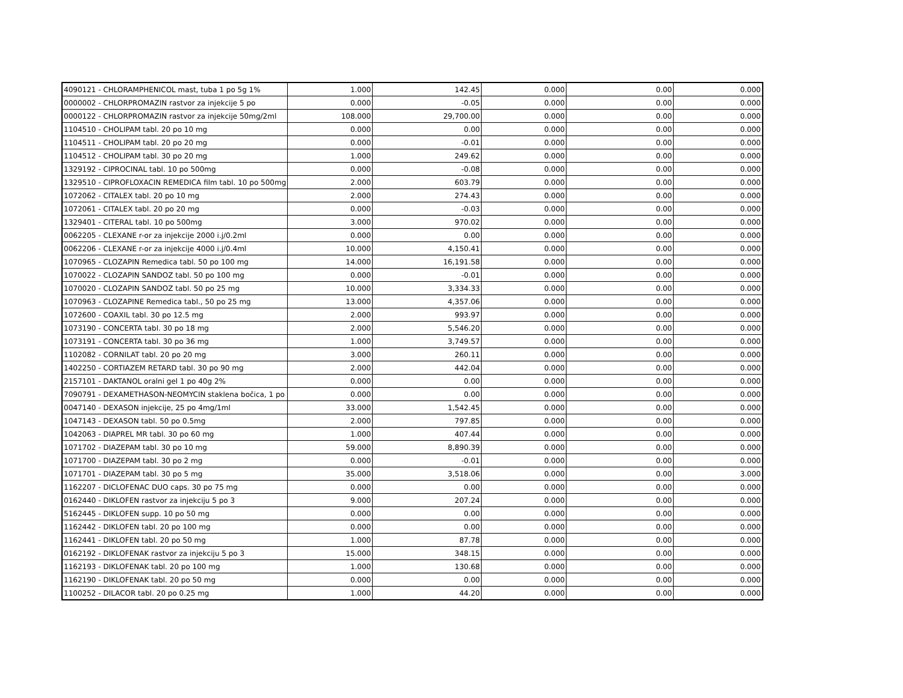| 4090121 - CHLORAMPHENICOL mast, tuba 1 po 5g 1% | 1.000 | 142.45 | 0.000 | 0.00 | 0.000 |
| 0000002 - CHLORPROMAZIN rastvor za injekcije 5 po | 0.000 | -0.05 | 0.000 | 0.00 | 0.000 |
| 0000122 - CHLORPROMAZIN rastvor za injekcije 50mg/2ml | 108.000 | 29,700.00 | 0.000 | 0.00 | 0.000 |
| 1104510 - CHOLIPAM tabl. 20 po 10 mg | 0.000 | 0.00 | 0.000 | 0.00 | 0.000 |
| 1104511 - CHOLIPAM tabl. 20 po 20 mg | 0.000 | -0.01 | 0.000 | 0.00 | 0.000 |
| 1104512 - CHOLIPAM tabl. 30 po 20 mg | 1.000 | 249.62 | 0.000 | 0.00 | 0.000 |
| 1329192 - CIPROCINAL tabl. 10 po 500mg | 0.000 | -0.08 | 0.000 | 0.00 | 0.000 |
| 1329510 - CIPROFLOXACIN REMEDICA film tabl. 10 po 500mg | 2.000 | 603.79 | 0.000 | 0.00 | 0.000 |
| 1072062 - CITALEX tabl. 20 po 10 mg | 2.000 | 274.43 | 0.000 | 0.00 | 0.000 |
| 1072061 - CITALEX tabl. 20 po 20 mg | 0.000 | -0.03 | 0.000 | 0.00 | 0.000 |
| 1329401 - CITERAL tabl. 10 po 500mg | 3.000 | 970.02 | 0.000 | 0.00 | 0.000 |
| 0062205 - CLEXANE r-or za injekcije 2000 i.j/0.2ml | 0.000 | 0.00 | 0.000 | 0.00 | 0.000 |
| 0062206 - CLEXANE r-or za injekcije 4000 i.j/0.4ml | 10.000 | 4,150.41 | 0.000 | 0.00 | 0.000 |
| 1070965 - CLOZAPIN Remedica tabl. 50 po 100 mg | 14.000 | 16,191.58 | 0.000 | 0.00 | 0.000 |
| 1070022 - CLOZAPIN SANDOZ tabl. 50 po 100 mg | 0.000 | -0.01 | 0.000 | 0.00 | 0.000 |
| 1070020 - CLOZAPIN SANDOZ tabl. 50 po 25 mg | 10.000 | 3,334.33 | 0.000 | 0.00 | 0.000 |
| 1070963 - CLOZAPINE Remedica tabl., 50 po 25 mg | 13.000 | 4,357.06 | 0.000 | 0.00 | 0.000 |
| 1072600 - COAXIL tabl. 30 po 12.5 mg | 2.000 | 993.97 | 0.000 | 0.00 | 0.000 |
| 1073190 - CONCERTA tabl. 30 po 18 mg | 2.000 | 5,546.20 | 0.000 | 0.00 | 0.000 |
| 1073191 - CONCERTA tabl. 30 po 36 mg | 1.000 | 3,749.57 | 0.000 | 0.00 | 0.000 |
| 1102082 - CORNILAT tabl. 20 po 20 mg | 3.000 | 260.11 | 0.000 | 0.00 | 0.000 |
| 1402250 - CORTIAZEM RETARD tabl. 30 po 90 mg | 2.000 | 442.04 | 0.000 | 0.00 | 0.000 |
| 2157101 - DAKTANOL oralni gel 1 po 40g 2% | 0.000 | 0.00 | 0.000 | 0.00 | 0.000 |
| 7090791 - DEXAMETHASON-NEOMYCIN staklena bočica, 1 po | 0.000 | 0.00 | 0.000 | 0.00 | 0.000 |
| 0047140 - DEXASON injekcije, 25 po 4mg/1ml | 33.000 | 1,542.45 | 0.000 | 0.00 | 0.000 |
| 1047143 - DEXASON tabl. 50 po 0.5mg | 2.000 | 797.85 | 0.000 | 0.00 | 0.000 |
| 1042063 - DIAPREL MR tabl. 30 po 60 mg | 1.000 | 407.44 | 0.000 | 0.00 | 0.000 |
| 1071702 - DIAZEPAM tabl. 30 po 10 mg | 59.000 | 8,890.39 | 0.000 | 0.00 | 0.000 |
| 1071700 - DIAZEPAM tabl. 30 po 2 mg | 0.000 | -0.01 | 0.000 | 0.00 | 0.000 |
| 1071701 - DIAZEPAM tabl. 30 po 5 mg | 35.000 | 3,518.06 | 0.000 | 0.00 | 3.000 |
| 1162207 - DICLOFENAC DUO caps. 30 po 75 mg | 0.000 | 0.00 | 0.000 | 0.00 | 0.000 |
| 0162440 - DIKLOFEN rastvor za injekciju 5 po 3 | 9.000 | 207.24 | 0.000 | 0.00 | 0.000 |
| 5162445 - DIKLOFEN supp. 10 po 50 mg | 0.000 | 0.00 | 0.000 | 0.00 | 0.000 |
| 1162442 - DIKLOFEN tabl. 20 po 100 mg | 0.000 | 0.00 | 0.000 | 0.00 | 0.000 |
| 1162441 - DIKLOFEN tabl. 20 po 50 mg | 1.000 | 87.78 | 0.000 | 0.00 | 0.000 |
| 0162192 - DIKLOFENAK rastvor za injekciju 5 po 3 | 15.000 | 348.15 | 0.000 | 0.00 | 0.000 |
| 1162193 - DIKLOFENAK tabl. 20 po 100 mg | 1.000 | 130.68 | 0.000 | 0.00 | 0.000 |
| 1162190 - DIKLOFENAK tabl. 20 po 50 mg | 0.000 | 0.00 | 0.000 | 0.00 | 0.000 |
| 1100252 - DILACOR tabl. 20 po 0.25 mg | 1.000 | 44.20 | 0.000 | 0.00 | 0.000 |